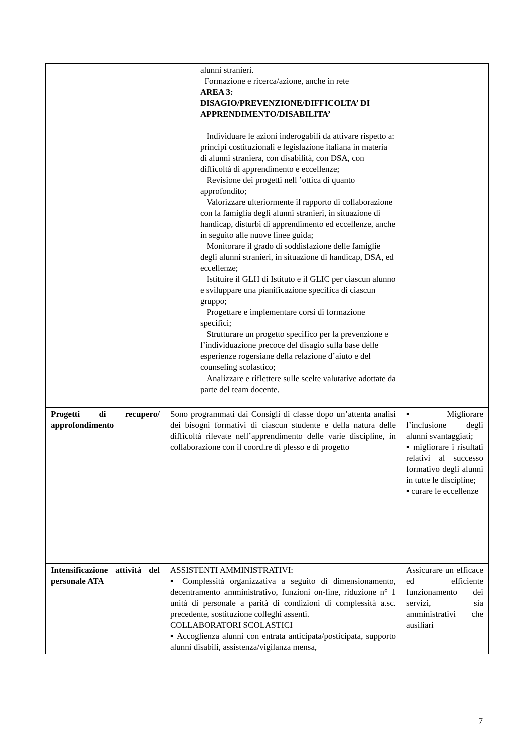| | alunni stranieri. Formazione e ricerca/azione, anche in rete AREA 3: DISAGIO/PREVENZIONE/DIFFICOLTA’ DI APPRENDIMENTO/DISABILITA’ Individuare le azioni inderogabili da attivare rispetto a: principi costituzionali e legislazione italiana in materia di alunni straniera, con disabilità, con DSA, con difficoltà di apprendimento e eccellenze; Revisione dei progetti nell ’ottica di quanto approfondito; Valorizzare ulteriormente il rapporto di collaborazione con la famiglia degli alunni stranieri, in situazione di handicap, disturbi di apprendimento ed eccellenze, anche in seguito alle nuove linee guida; Monitorare il grado di soddisfazione delle famiglie degli alunni stranieri, in situazione di handicap, DSA, ed eccellenze; Istituire il GLH di Istituto e il GLIC per ciascun alunno e sviluppare una pianificazione specifica di ciascun gruppo; Progettare e implementare corsi di formazione specifici; Strutturare un progetto specifico per la prevenzione e l’individuazione precoce del disagio sulla base delle esperienze rogersiane della relazione d’aiuto e del counseling scolastico; Analizzare e riflettere sulle scelte valutative adottate da parte del team docente. | |
| Progetti di recupero/ approfondimento | Sono programmati dai Consigli di classe dopo un’attenta analisi dei bisogni formativi di ciascun studente e della natura delle difficoltà rilevate nell’apprendimento delle varie discipline, in collaborazione con il coord.re di plesso e di progetto | ▪ Migliorare l’inclusione degli alunni svantaggiati; ▪ migliorare i risultati relativi al successo formativo degli alunni in tutte le discipline; ▪ curare le eccellenze |
| Intensificazione attività del personale ATA | ASSISTENTI AMMINISTRATIVI: ▪ Complessità organizzativa a seguito di dimensionamento, decentramento amministrativo, funzioni on-line, riduzione n° 1 unità di personale a parità di condizioni di complessità a.sc. precedente, sostituzione colleghi assenti. COLLABORATORI SCOLASTICI ▪ Accoglienza alunni con entrata anticipata/posticipata, supporto alunni disabili, assistenza/vigilanza mensa, | Assicurare un efficace ed efficiente funzionamento dei servizi, sia amministrativi che ausiliari |
7